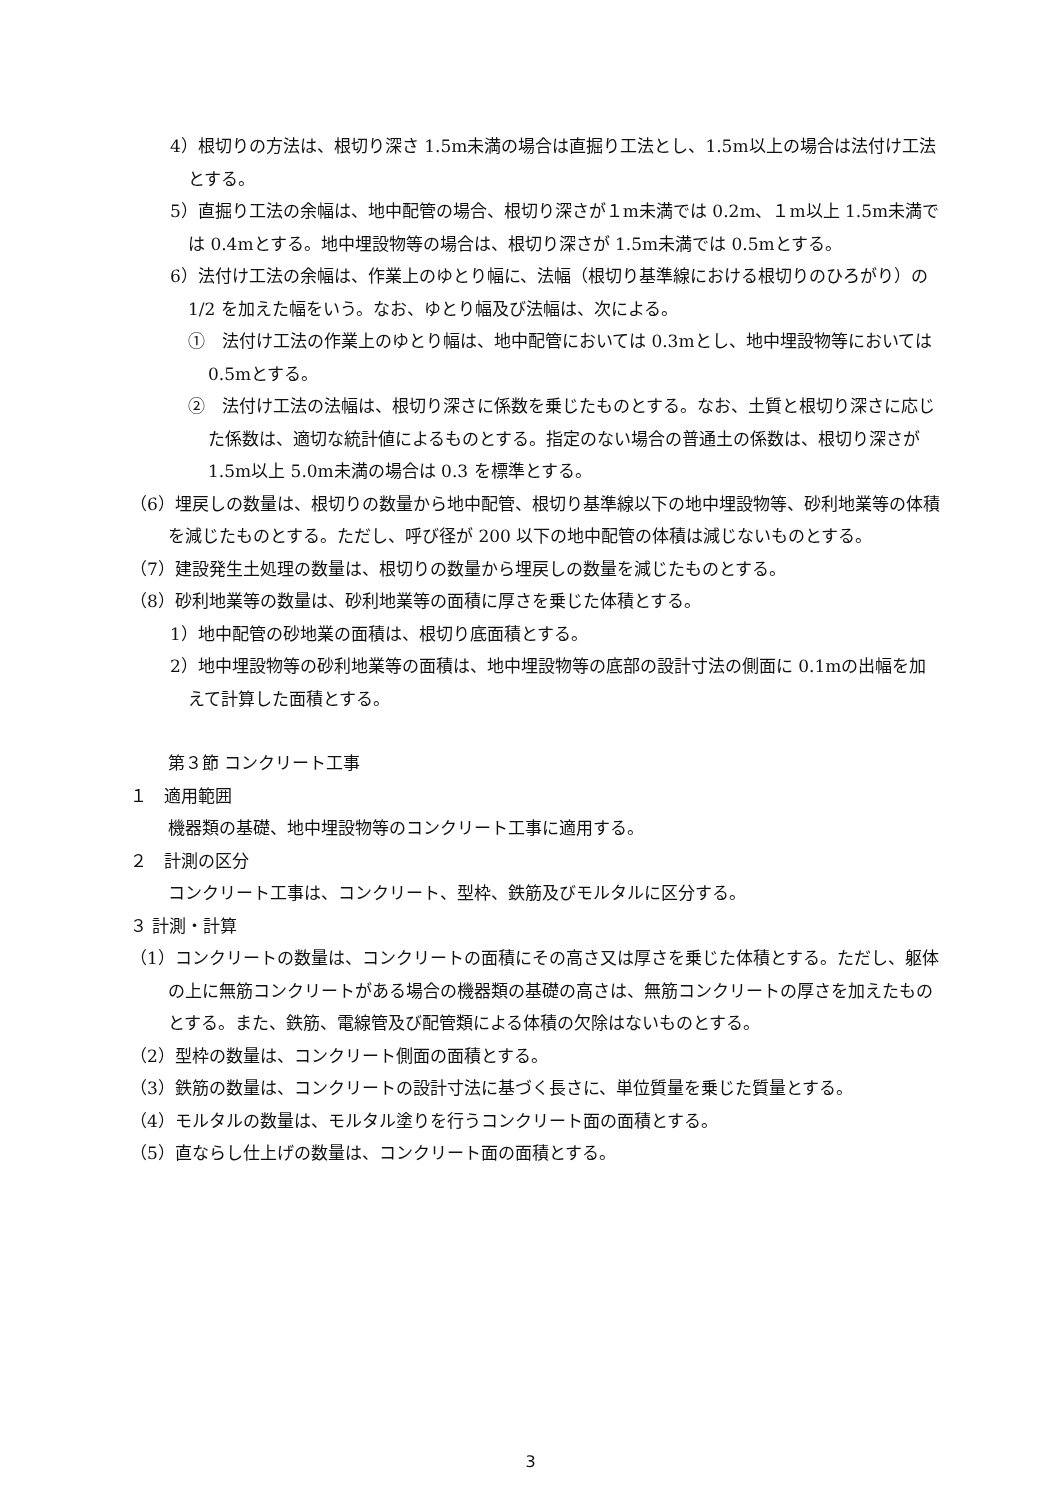4）根切りの方法は、根切り深さ 1.5m未満の場合は直掘り工法とし、1.5m以上の場合は法付け工法とする。
5）直掘り工法の余幅は、地中配管の場合、根切り深さが１m未満では 0.2m、１m以上 1.5m未満では 0.4mとする。地中埋設物等の場合は、根切り深さが 1.5m未満では 0.5mとする。
6）法付け工法の余幅は、作業上のゆとり幅に、法幅（根切り基準線における根切りのひろがり）の 1/2 を加えた幅をいう。なお、ゆとり幅及び法幅は、次による。
①　法付け工法の作業上のゆとり幅は、地中配管においては 0.3mとし、地中埋設物等においては 0.5mとする。
②　法付け工法の法幅は、根切り深さに係数を乗じたものとする。なお、土質と根切り深さに応じた係数は、適切な統計値によるものとする。指定のない場合の普通土の係数は、根切り深さが 1.5m以上 5.0m未満の場合は 0.3 を標準とする。
（6）埋戻しの数量は、根切りの数量から地中配管、根切り基準線以下の地中埋設物等、砂利地業等の体積を減じたものとする。ただし、呼び径が 200 以下の地中配管の体積は減じないものとする。
（7）建設発生土処理の数量は、根切りの数量から埋戻しの数量を減じたものとする。
（8）砂利地業等の数量は、砂利地業等の面積に厚さを乗じた体積とする。
1）地中配管の砂地業の面積は、根切り底面積とする。
2）地中埋設物等の砂利地業等の面積は、地中埋設物等の底部の設計寸法の側面に 0.1mの出幅を加えて計算した面積とする。
第３節 コンクリート工事
１　適用範囲
機器類の基礎、地中埋設物等のコンクリート工事に適用する。
２　計測の区分
コンクリート工事は、コンクリート、型枠、鉄筋及びモルタルに区分する。
３ 計測・計算
（1）コンクリートの数量は、コンクリートの面積にその高さ又は厚さを乗じた体積とする。ただし、躯体の上に無筋コンクリートがある場合の機器類の基礎の高さは、無筋コンクリートの厚さを加えたものとする。また、鉄筋、電線管及び配管類による体積の欠除はないものとする。
（2）型枠の数量は、コンクリート側面の面積とする。
（3）鉄筋の数量は、コンクリートの設計寸法に基づく長さに、単位質量を乗じた質量とする。
（4）モルタルの数量は、モルタル塗りを行うコンクリート面の面積とする。
（5）直ならし仕上げの数量は、コンクリート面の面積とする。
3